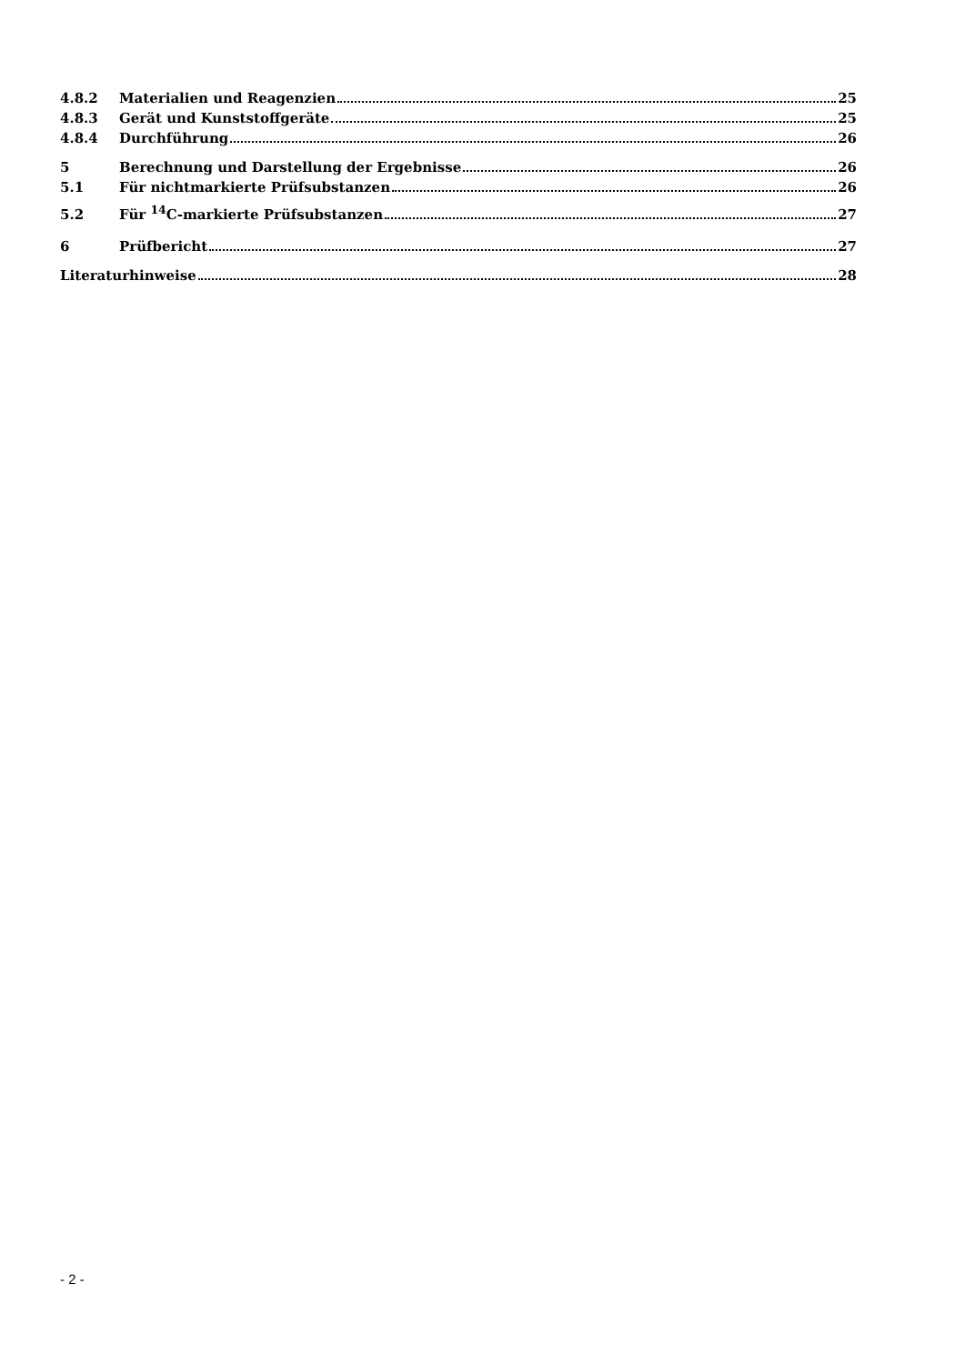4.8.2 Materialien und Reagenzien 25
4.8.3 Gerät und Kunststoffgeräte 25
4.8.4 Durchführung 26
5 Berechnung und Darstellung der Ergebnisse 26
5.1 Für nichtmarkierte Prüfsubstanzen 26
5.2 Für <sup>14</sup>C-markierte Prüfsubstanzen 27
6 Prüfbericht 27
Literaturhinweise 28
- 2 -